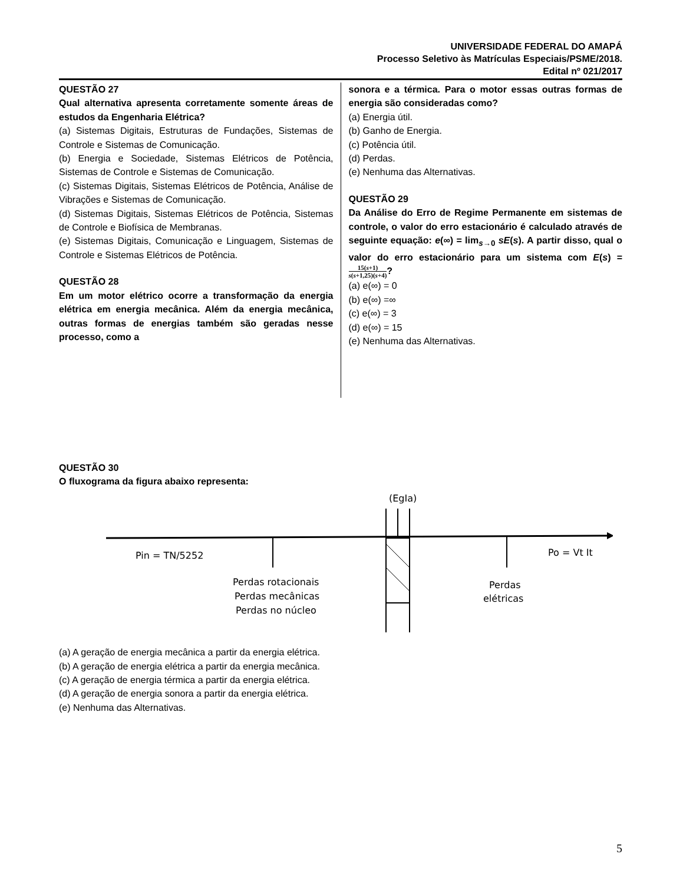UNIVERSIDADE FEDERAL DO AMAPÁ
Processo Seletivo às Matrículas Especiais/PSME/2018.
Edital nº 021/2017
QUESTÃO 27
Qual alternativa apresenta corretamente somente áreas de estudos da Engenharia Elétrica?
(a) Sistemas Digitais, Estruturas de Fundações, Sistemas de Controle e Sistemas de Comunicação.
(b) Energia e Sociedade, Sistemas Elétricos de Potência, Sistemas de Controle e Sistemas de Comunicação.
(c) Sistemas Digitais, Sistemas Elétricos de Potência, Análise de Vibrações e Sistemas de Comunicação.
(d) Sistemas Digitais, Sistemas Elétricos de Potência, Sistemas de Controle e Biofísica de Membranas.
(e) Sistemas Digitais, Comunicação e Linguagem, Sistemas de Controle e Sistemas Elétricos de Potência.
QUESTÃO 28
Em um motor elétrico ocorre a transformação da energia elétrica em energia mecânica. Além da energia mecânica, outras formas de energias também são geradas nesse processo, como a
sonora e a térmica. Para o motor essas outras formas de energia são consideradas como?
(a) Energia útil.
(b) Ganho de Energia.
(c) Potência útil.
(d) Perdas.
(e) Nenhuma das Alternativas.
QUESTÃO 29
Da Análise do Erro de Regime Permanente em sistemas de controle, o valor do erro estacionário é calculado através de seguinte equação: e(∞) = lim<sub>s→0</sub> sE(s). A partir disso, qual o valor do erro estacionário para um sistema com E(s) = 15(s+1) s(s+1,25)(s+4)?
(a) e(∞) = 0
(b) e(∞) =∞
(c) e(∞) = 3
(d) e(∞) = 15
(e) Nenhuma das Alternativas.
QUESTÃO 30
O fluxograma da figura abaixo representa:
Pin = TN/5252
Perdas rotacionais
Perdas mecânicas
Perdas no núcleo
(EgIa)
Perdas
elétricas
Po = Vt It
(a) A geração de energia mecânica a partir da energia elétrica.
(b) A geração de energia elétrica a partir da energia mecânica.
(c) A geração de energia térmica a partir da energia elétrica.
(d) A geração de energia sonora a partir da energia elétrica.
(e) Nenhuma das Alternativas.
5